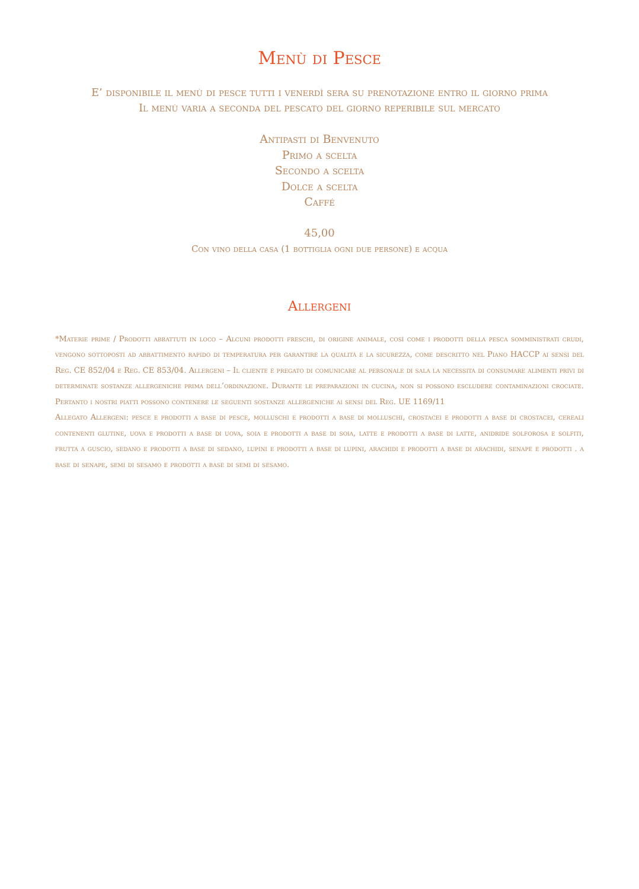Menù di Pesce
E’ disponibile il menù di pesce tutti i venerdì sera su prenotazione entro il giorno prima
Il menù varia a seconda del pescato del giorno reperibile sul mercato
Antipasti di Benvenuto
Primo a scelta
Secondo a scelta
Dolce a scelta
Caffé
45,00
Con vino della casa (1 bottiglia ogni due persone) e acqua
Allergeni
*Materie prime / Prodotti abbattuti in loco – Alcuni prodotti freschi, di origine animale, così come i prodotti della pesca somministrati crudi, vengono sottoposti ad abbattimento rapido di temperatura per garantire la qualità e la sicurezza, come descritto nel Piano HACCP ai sensi del Reg. CE 852/04 e Reg. CE 853/04. Allergeni – Il cliente è pregato di comunicare al personale di sala la necessità di consumare alimenti privi di determinate sostanze allergeniche prima dell’ordinazione. Durante le preparazioni in cucina, non si possono escludere contaminazioni crociate. Pertanto i nostri piatti possono contenere le seguenti sostanze allergeniche ai sensi del Reg. UE 1169/11
Allegato Allergeni: pesce e prodotti a base di pesce, molluschi e prodotti a base di molluschi, crostacei e prodotti a base di crostacei, cereali contenenti glutine, uova e prodotti a base di uova, soia e prodotti a base di soia, latte e prodotti a base di latte, anidride solforosa e solfiti, frutta a guscio, sedano e prodotti a base di sedano, lupini e prodotti a base di lupini, arachidi e prodotti a base di arachidi, senape e prodotti . a base di senape, semi di sesamo e prodotti a base di semi di sesamo.